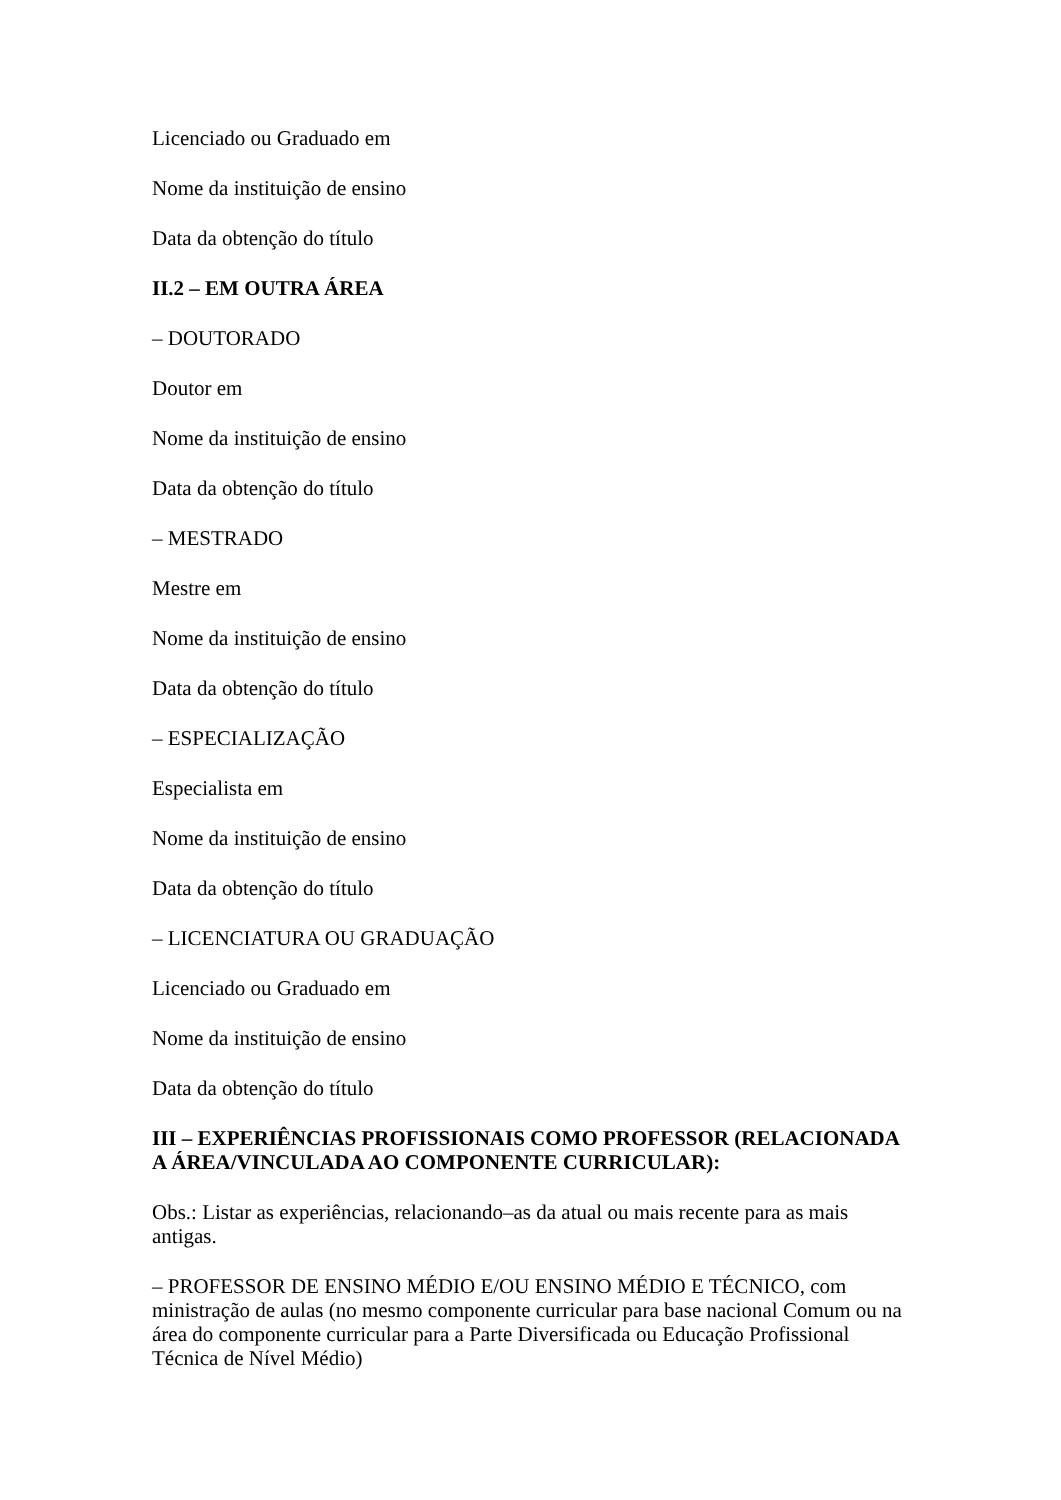Licenciado ou Graduado em
Nome da instituição de ensino
Data da obtenção do título
II.2 – EM OUTRA ÁREA
– DOUTORADO
Doutor em
Nome da instituição de ensino
Data da obtenção do título
– MESTRADO
Mestre em
Nome da instituição de ensino
Data da obtenção do título
– ESPECIALIZAÇÃO
Especialista em
Nome da instituição de ensino
Data da obtenção do título
– LICENCIATURA OU GRADUAÇÃO
Licenciado ou Graduado em
Nome da instituição de ensino
Data da obtenção do título
III – EXPERIÊNCIAS PROFISSIONAIS COMO PROFESSOR (RELACIONADA A ÁREA/VINCULADA AO COMPONENTE CURRICULAR):
Obs.: Listar as experiências, relacionando–as da atual ou mais recente para as mais antigas.
– PROFESSOR DE ENSINO MÉDIO E/OU ENSINO MÉDIO E TÉCNICO, com ministração de aulas (no mesmo componente curricular para base nacional Comum ou na área do componente curricular para a Parte Diversificada ou Educação Profissional Técnica de Nível Médio)